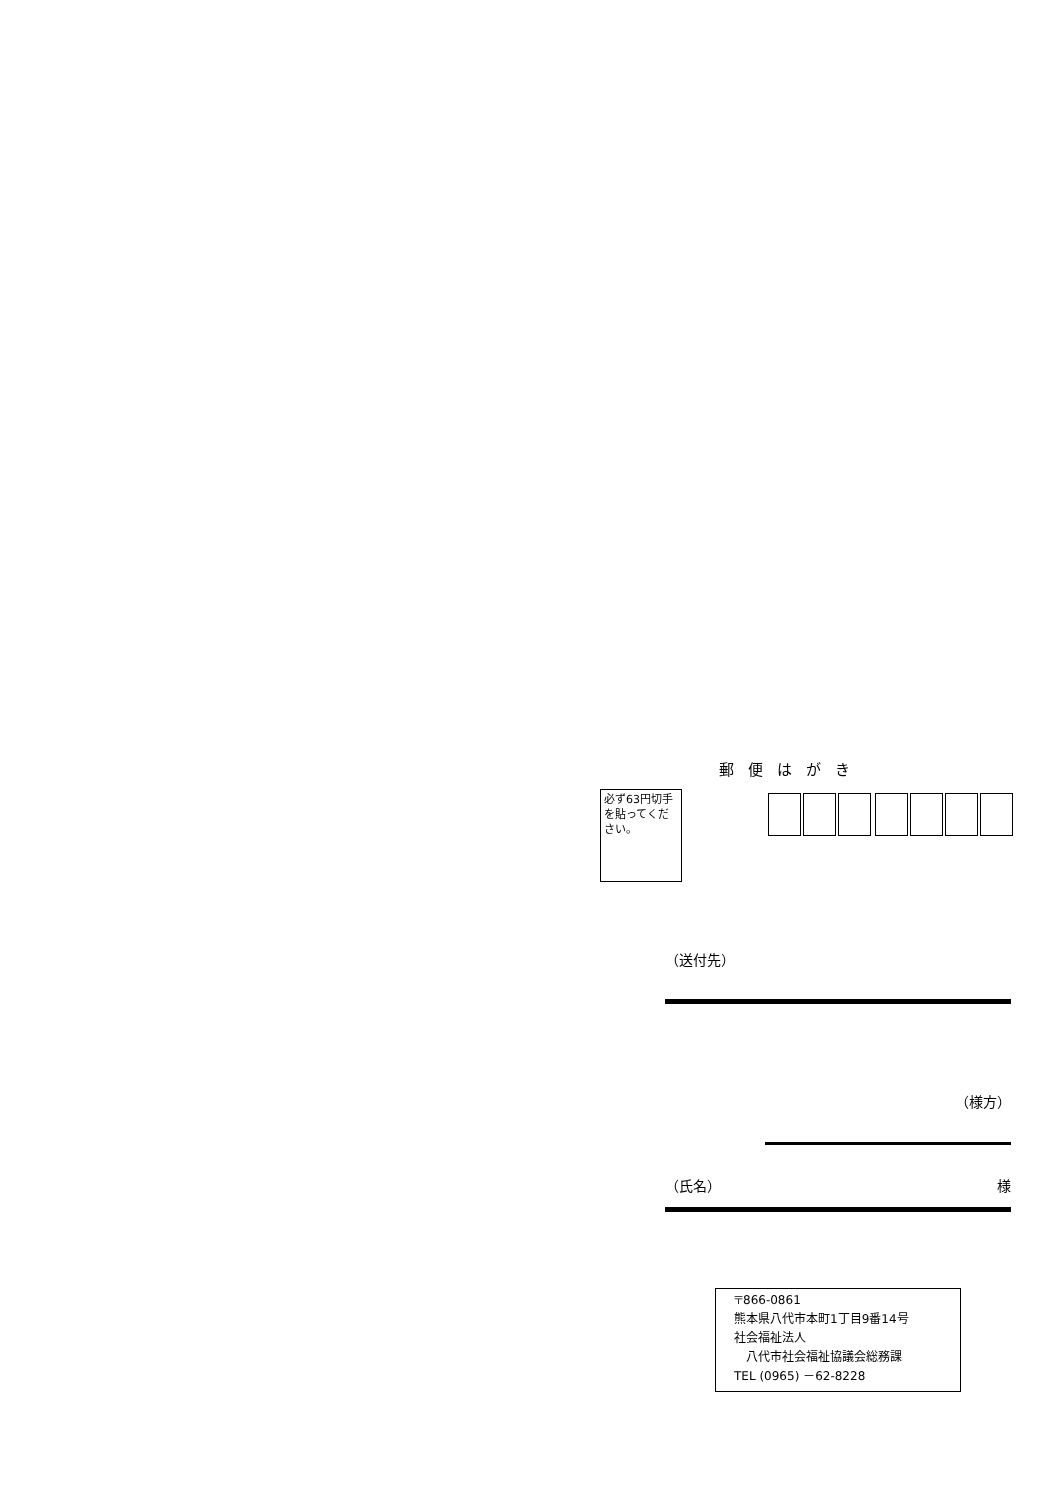郵便はがき
必ず63円切手
を貼ってくだ
さい。
（送付先）
（様方）
（氏名） 様
〒866-0861
熊本県八代市本町1丁目9番14号
社会福祉法人
　八代市社会福祉協議会総務課
TEL (0965) －62-8228